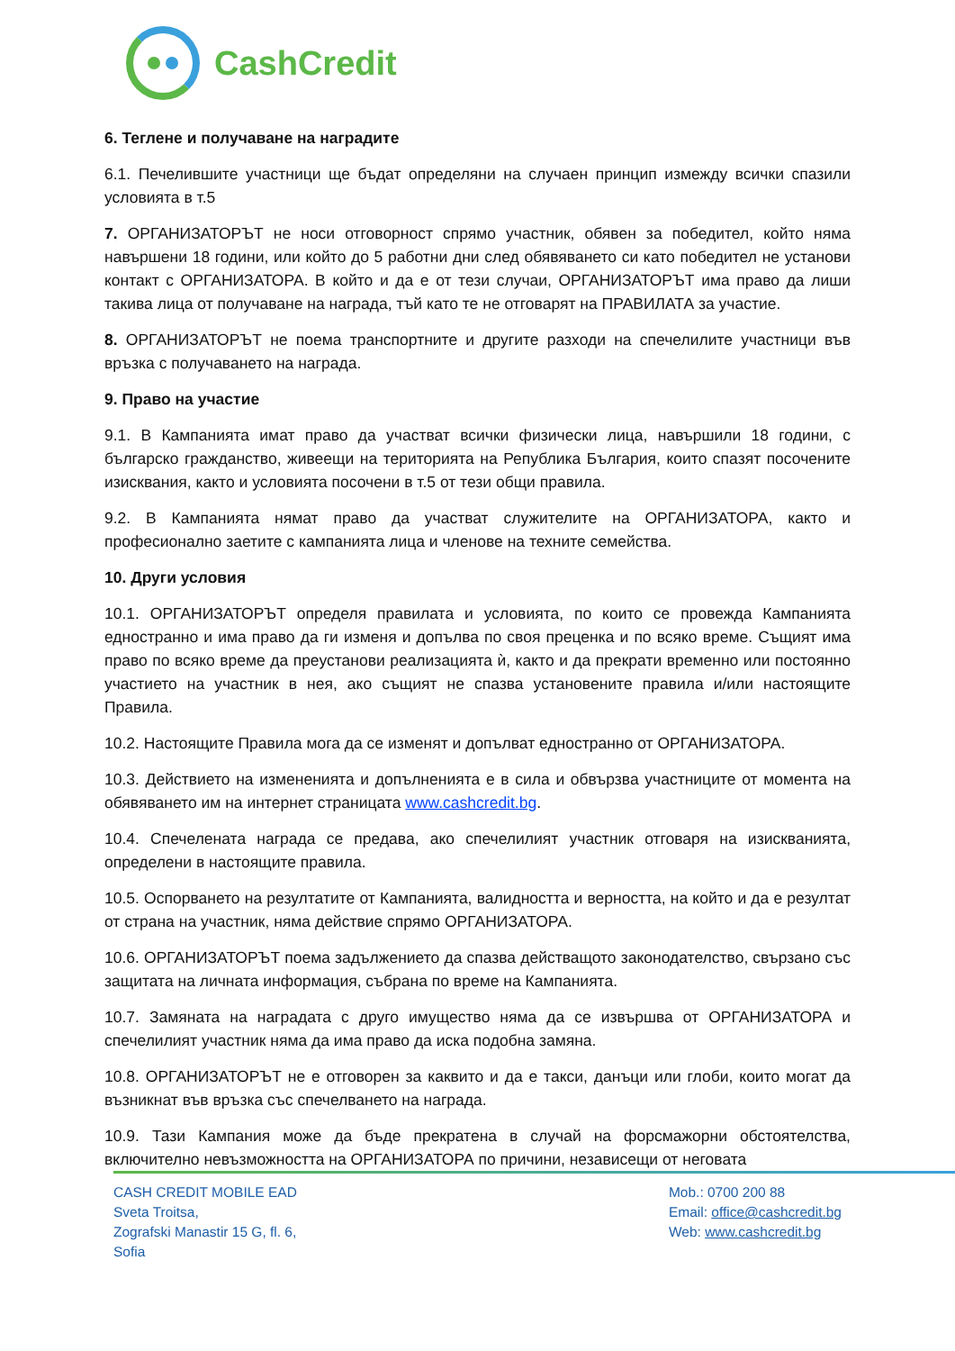CashCredit
6. Теглене и получаване на наградите
6.1. Печелившите участници ще бъдат определяни на случаен принцип измежду всички спазили условията в т.5
7. ОРГАНИЗАТОРЪТ не носи отговорност спрямо участник, обявен за победител, който няма навършени 18 години, или който до 5 работни дни след обявяването си като победител не установи контакт с ОРГАНИЗАТОРА. В който и да е от тези случаи, ОРГАНИЗАТОРЪТ има право да лиши такива лица от получаване на награда, тъй като те не отговарят на ПРАВИЛАТА за участие.
8. ОРГАНИЗАТОРЪТ не поема транспортните и другите разходи на спечелилите участници във връзка с получаването на награда.
9. Право на участие
9.1. В Кампанията имат право да участват всички физически лица, навършили 18 години, с българско гражданство, живеещи на територията на Република България, които спазят посочените изисквания, както и условията посочени в т.5 от тези общи правила.
9.2. В Кампанията нямат право да участват служителите на ОРГАНИЗАТОРА, както и професионално заетите с кампанията лица и членове на техните семейства.
10. Други условия
10.1. ОРГАНИЗАТОРЪТ определя правилата и условията, по които се провежда Кампанията едностранно и има право да ги изменя и допълва по своя преценка и по всяко време. Същият има право по всяко време да преустанови реализацията ѝ, както и да прекрати временно или постоянно участието на участник в нея, ако същият не спазва установените правила и/или настоящите Правила.
10.2. Настоящите Правила мога да се изменят и допълват едностранно от ОРГАНИЗАТОРА.
10.3. Действието на измененията и допълненията е в сила и обвързва участниците от момента на обявяването им на интернет страницата www.cashcredit.bg.
10.4. Спечелената награда се предава, ако спечелилият участник отговаря на изискванията, определени в настоящите правила.
10.5. Оспорването на резултатите от Кампанията, валидността и верността, на който и да е резултат от страна на участник, няма действие спрямо ОРГАНИЗАТОРА.
10.6. ОРГАНИЗАТОРЪТ поема задължението да спазва действащото законодателство, свързано със защитата на личната информация, събрана по време на Кампанията.
10.7. Замяната на наградата с друго имущество няма да се извършва от ОРГАНИЗАТОРА и спечелилият участник няма да има право да иска подобна замяна.
10.8. ОРГАНИЗАТОРЪТ не е отговорен за каквито и да е такси, данъци или глоби, които могат да възникнат във връзка със спечелването на награда.
10.9. Тази Кампания може да бъде прекратена в случай на форсмажорни обстоятелства, включително невъзможността на ОРГАНИЗАТОРА по причини, независещи от неговата
CASH CREDIT MOBILE EAD
Sveta Troitsa,
Zografski Manastir 15 G, fl. 6,
Sofia
Mob.: 0700 200 88
Email: office@cashcredit.bg
Web: www.cashcredit.bg